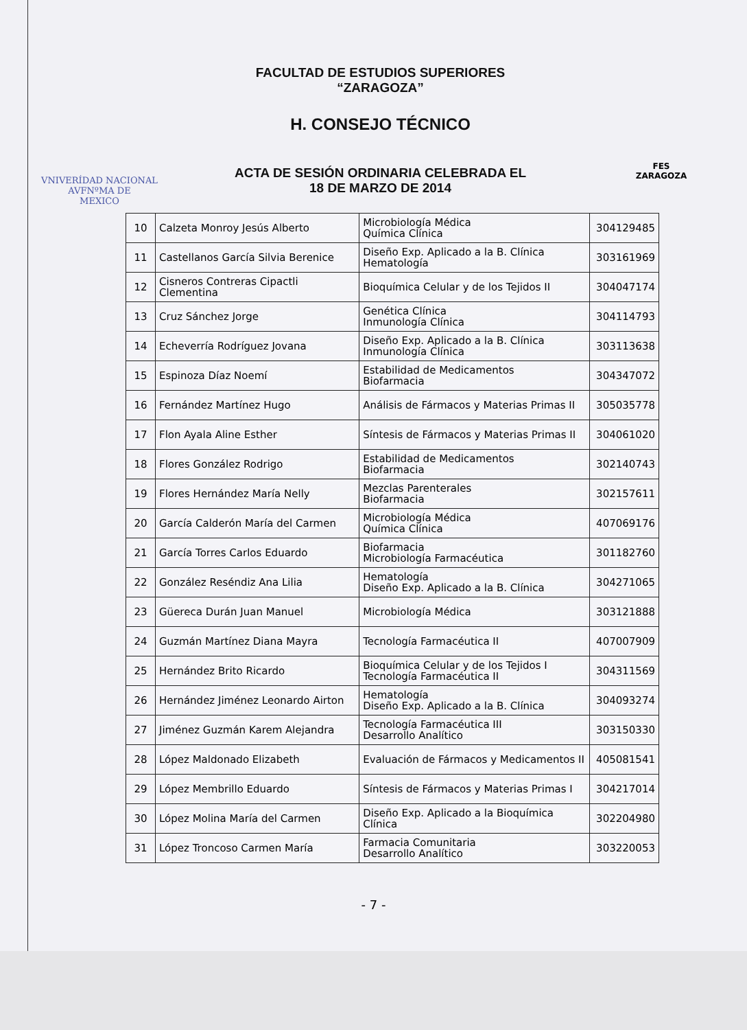VNIVERÍDAD NACIONAL
AVFNºMA DE
MEXICO
FACULTAD DE ESTUDIOS SUPERIORES
“ZARAGOZA”
H. CONSEJO TÉCNICO
ACTA DE SESIÓN ORDINARIA CELEBRADA EL
18 DE MARZO DE 2014
FES
ZARAGOZA
| 10 | Calzeta Monroy Jesús Alberto | Microbiología Médica Química Clínica | 304129485 |
| 11 | Castellanos García Silvia Berenice | Diseño Exp. Aplicado a la B. Clínica Hematología | 303161969 |
| 12 | Cisneros Contreras Cipactli Clementina | Bioquímica Celular y de los Tejidos II | 304047174 |
| 13 | Cruz Sánchez Jorge | Genética Clínica Inmunología Clínica | 304114793 |
| 14 | Echeverría Rodríguez Jovana | Diseño Exp. Aplicado a la B. Clínica Inmunología Clínica | 303113638 |
| 15 | Espinoza Díaz Noemí | Estabilidad de Medicamentos Biofarmacia | 304347072 |
| 16 | Fernández Martínez Hugo | Análisis de Fármacos y Materias Primas II | 305035778 |
| 17 | Flon Ayala Aline Esther | Síntesis de Fármacos y Materias Primas II | 304061020 |
| 18 | Flores González Rodrigo | Estabilidad de Medicamentos Biofarmacia | 302140743 |
| 19 | Flores Hernández María Nelly | Mezclas Parenterales Biofarmacia | 302157611 |
| 20 | García Calderón María del Carmen | Microbiología Médica Química Clínica | 407069176 |
| 21 | García Torres Carlos Eduardo | Biofarmacia Microbiología Farmacéutica | 301182760 |
| 22 | González Reséndiz Ana Lilia | Hematología Diseño Exp. Aplicado a la B. Clínica | 304271065 |
| 23 | Güereca Durán Juan Manuel | Microbiología Médica | 303121888 |
| 24 | Guzmán Martínez Diana Mayra | Tecnología Farmacéutica II | 407007909 |
| 25 | Hernández Brito Ricardo | Bioquímica Celular y de los Tejidos I Tecnología Farmacéutica II | 304311569 |
| 26 | Hernández Jiménez Leonardo Airton | Hematología Diseño Exp. Aplicado a la B. Clínica | 304093274 |
| 27 | Jiménez Guzmán Karem Alejandra | Tecnología Farmacéutica III Desarrollo Analítico | 303150330 |
| 28 | López Maldonado Elizabeth | Evaluación de Fármacos y Medicamentos II | 405081541 |
| 29 | López Membrillo Eduardo | Síntesis de Fármacos y Materias Primas I | 304217014 |
| 30 | López Molina María del Carmen | Diseño Exp. Aplicado a la Bioquímica Clínica | 302204980 |
| 31 | López Troncoso Carmen María | Farmacia Comunitaria Desarrollo Analítico | 303220053 |
- 7 -